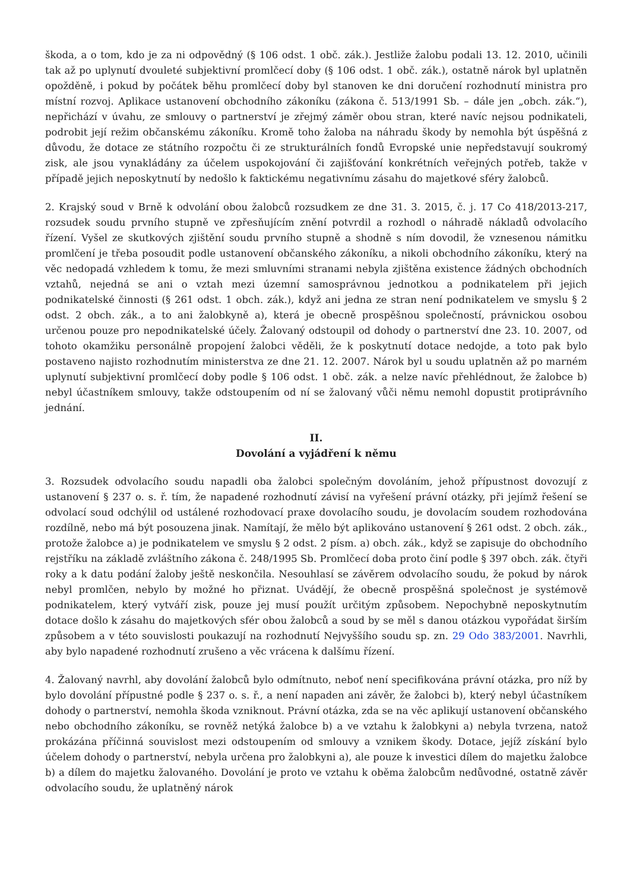škoda, a o tom, kdo je za ni odpovědný (§ 106 odst. 1 obč. zák.). Jestliže žalobu podali 13. 12. 2010, učinili tak až po uplynutí dvouleté subjektivní promlčecí doby (§ 106 odst. 1 obč. zák.), ostatně nárok byl uplatněn opožděně, i pokud by počátek běhu promlčecí doby byl stanoven ke dni doručení rozhodnutí ministra pro místní rozvoj. Aplikace ustanovení obchodního zákoníku (zákona č. 513/1991 Sb. – dále jen „obch. zák.“), nepřichází v úvahu, ze smlouvy o partnerství je zřejmý záměr obou stran, které navíc nejsou podnikateli, podrobit její režim občanskému zákoníku. Kromě toho žaloba na náhradu škody by nemohla být úspěšná z důvodu, že dotace ze státního rozpočtu či ze strukturálních fondů Evropské unie nepředstavují soukromý zisk, ale jsou vynakládány za účelem uspokojování či zajišťování konkrétních veřejných potřeb, takže v případě jejich neposkytnutí by nedošlo k faktickému negativnímu zásahu do majetkové sféry žalobců.
2. Krajský soud v Brně k odvolání obou žalobců rozsudkem ze dne 31. 3. 2015, č. j. 17 Co 418/2013-217, rozsudek soudu prvního stupně ve zpřesňujícím znění potvrdil a rozhodl o náhradě nákladů odvolacího řízení. Vyšel ze skutkových zjištění soudu prvního stupně a shodně s ním dovodil, že vznesenou námitku promlčení je třeba posoudit podle ustanovení občanského zákoníku, a nikoli obchodního zákoníku, který na věc nedopadá vzhledem k tomu, že mezi smluvními stranami nebyla zjištěna existence žádných obchodních vztahů, nejedná se ani o vztah mezi územní samosprávnou jednotkou a podnikatelem při jejich podnikatelské činnosti (§ 261 odst. 1 obch. zák.), když ani jedna ze stran není podnikatelem ve smyslu § 2 odst. 2 obch. zák., a to ani žalobkyně a), která je obecně prospěšnou společností, právnickou osobou určenou pouze pro nepodnikatelské účely. Žalovaný odstoupil od dohody o partnerství dne 23. 10. 2007, od tohoto okamžiku personálně propojení žalobci věděli, že k poskytnutí dotace nedojde, a toto pak bylo postaveno najisto rozhodnutím ministerstva ze dne 21. 12. 2007. Nárok byl u soudu uplatněn až po marném uplynutí subjektivní promlčecí doby podle § 106 odst. 1 obč. zák. a nelze navíc přehlédnout, že žalobce b) nebyl účastníkem smlouvy, takže odstoupením od ní se žalovaný vůči němu nemohl dopustit protiprávního jednání.
II.
Dovolání a vyjádření k němu
3. Rozsudek odvolacího soudu napadli oba žalobci společným dovoláním, jehož přípustnost dovozují z ustanovení § 237 o. s. ř. tím, že napadené rozhodnutí závisí na vyřešení právní otázky, při jejímž řešení se odvolací soud odchýlil od ustálené rozhodovací praxe dovolacího soudu, je dovolacím soudem rozhodována rozdílně, nebo má být posouzena jinak. Namítají, že mělo být aplikováno ustanovení § 261 odst. 2 obch. zák., protože žalobce a) je podnikatelem ve smyslu § 2 odst. 2 písm. a) obch. zák., když se zapisuje do obchodního rejstříku na základě zvláštního zákona č. 248/1995 Sb. Promlčecí doba proto činí podle § 397 obch. zák. čtyři roky a k datu podání žaloby ještě neskončila. Nesouhlasí se závěrem odvolacího soudu, že pokud by nárok nebyl promlčen, nebylo by možné ho přiznat. Uvádějí, že obecně prospěšná společnost je systémově podnikatelem, který vytváří zisk, pouze jej musí použít určitým způsobem. Nepochybně neposkytnutím dotace došlo k zásahu do majetkových sfér obou žalobců a soud by se měl s danou otázkou vypořádat širším způsobem a v této souvislosti poukazují na rozhodnutí Nejvyššího soudu sp. zn. 29 Odo 383/2001. Navrhli, aby bylo napadené rozhodnutí zrušeno a věc vrácena k dalšímu řízení.
4. Žalovaný navrhl, aby dovolání žalobců bylo odmítnuto, neboť není specifikována právní otázka, pro níž by bylo dovolání přípustné podle § 237 o. s. ř., a není napaden ani závěr, že žalobci b), který nebyl účastníkem dohody o partnerství, nemohla škoda vzniknout. Právní otázka, zda se na věc aplikují ustanovení občanského nebo obchodního zákoníku, se rovněž netýká žalobce b) a ve vztahu k žalobkyni a) nebyla tvrzena, natož prokázána příčinná souvislost mezi odstoupením od smlouvy a vznikem škody. Dotace, jejíž získání bylo účelem dohody o partnerství, nebyla určena pro žalobkyni a), ale pouze k investici dílem do majetku žalobce b) a dílem do majetku žalovaného. Dovolání je proto ve vztahu k oběma žalobcům nedůvodné, ostatně závěr odvolacího soudu, že uplatněný nárok